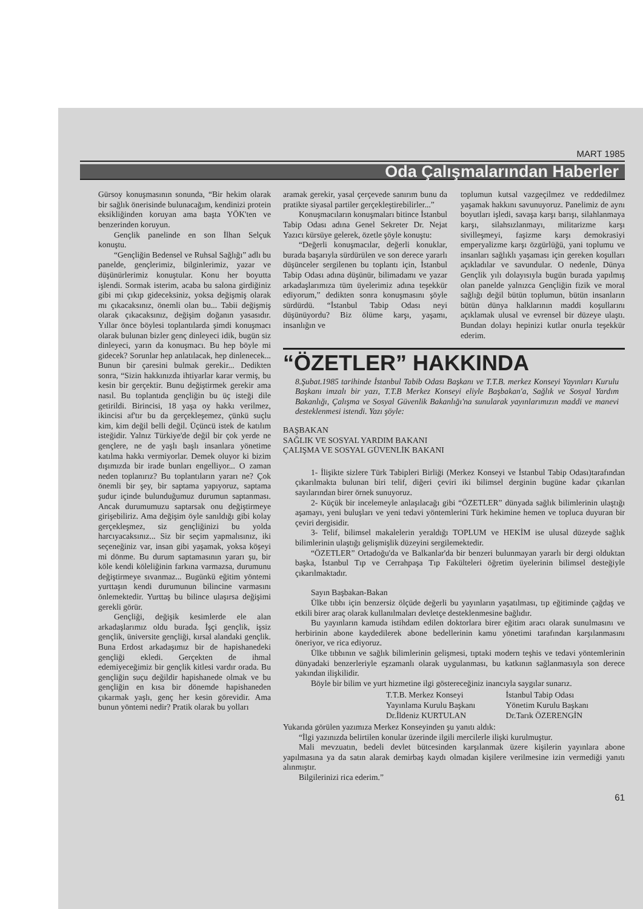MART 1985
Oda Çalışmalarından Haberler
Gürsoy konuşmasının sonunda, “Bir hekim olarak bir sağlık önerisinde bulunacağım, kendinizi protein eksikliğinden koruyan ama başta YÖK'ten ve benzerinden koruyun.
Gençlik panelinde en son İlhan Selçuk konuştu.
“Gençliğin Bedensel ve Ruhsal Sağlığı” adlı bu panelde, gençlerimiz, bilginlerimiz, yazar ve düşünürlerimiz konuştular. Konu her boyutta işlendi. Sormak isterim, acaba bu salona girdiğiniz gibi mi çıkıp gideceksiniz, yoksa değişmiş olarak mı çıkacaksınız, önemli olan bu... Tabii değişmiş olarak çıkacaksınız, değişim doğanın yasasıdır. Yıllar önce böylesi toplantılarda şimdi konuşmacı olarak bulunan bizler genç dinleyeci idik, bugün siz dinleyeci, yarın da konuşmacı. Bu hep böyle mi gidecek? Sorunlar hep anlatılacak, hep dinlenecek... Bunun bir çaresini bulmak gerekir... Dedikten sonra, “Sizin hakkınızda ihtiyarlar karar vermiş, bu kesin bir gerçektir. Bunu değiştirmek gerekir ama nasıl. Bu toplantıda gençliğin bu üç isteği dile getirildi. Birincisi, 18 yaşa oy hakkı verilmez, ikincisi af'tır bu da gerçekleşemez, çünkü suçlu kim, kim değil belli değil. Üçüncü istek de katılım isteğidir. Yalnız Türkiye'de değil bir çok yerde ne gençlere, ne de yaşlı başlı insanlara yönetime katılma hakkı vermiyorlar. Demek oluyor ki bizim dışımızda bir irade bunları engelliyor... O zaman neden toplanırız? Bu toplantıların yararı ne? Çok önemli bir şey, bir saptama yapıyoruz, saptama şudur içinde bulunduğumuz durumun saptanması. Ancak durumumuzu saptarsak onu değiştirmeye girişebiliriz. Ama değişim öyle sanıldığı gibi kolay gerçekleşmez, siz gençliğinizi bu yolda harcıyacaksınız... Siz bir seçim yapmalısınız, iki seçeneğiniz var, insan gibi yaşamak, yoksa köşeyi mi dönme. Bu durum saptamasının yararı şu, bir köle kendi köleliğinin farkına varmazsa, durumunu değiştirmeye sıvanmaz... Bugünkü eğitim yöntemi yurttaşın kendi durumunun bilincine varmasını önlemektedir. Yurttaş bu bilince ulaşırsa değişimi gerekli görür.
Gençliği, değişik kesimlerde ele alan arkadaşlarımız oldu burada. İşçi gençlik, işsiz gençlik, üniversite gençliği, kırsal alandaki gençlik. Buna Erdost arkadaşımız bir de hapishanedeki gençliği ekledi. Gerçekten de ihmal edemiyeceğimiz bir gençlik kitlesi vardır orada. Bu gençliğin suçu değildir hapishanede olmak ve bu gençliğin en kısa bir dönemde hapishaneden çıkarmak yaşlı, genç her kesin görevidir. Ama bunun yöntemi nedir? Pratik olarak bu yolları
aramak gerekir, yasal çerçevede sanırım bunu da pratikte siyasal partiler gerçekleştirebilirler...”
Konuşmacıların konuşmaları bitince İstanbul Tabip Odası adına Genel Sekreter Dr. Nejat Yazıcı kürsüye gelerek, özetle şöyle konuştu:
“Değerli konuşmacılar, değerli konuklar, burada başarıyla sürdürülen ve son derece yararlı düşünceler sergilenen bu toplantı için, İstanbul Tabip Odası adına düşünür, bilimadamı ve yazar arkadaşlarımıza tüm üyelerimiz adına teşekkür ediyorum,” dedikten sonra konuşmasını şöyle sürdürdü. “İstanbul Tabip Odası neyi düşünüyordu? Biz ölüme karşı, yaşamı, insanlığın ve
toplumun kutsal vazgeçilmez ve reddedilmez yaşamak hakkını savunuyoruz. Panelimiz de aynı boyutları işledi, savaşa karşı barışı, silahlanmaya karşı, silahsızlanmayı, militarizme karşı sivilleşmeyi, faşizme karşı demokrasiyi emperyalizme karşı özgürlüğü, yani toplumu ve insanları sağlıklı yaşaması için gereken koşulları açıkladılar ve savundular. O nedenle, Dünya Gençlik yılı dolayısıyla bugün burada yapılmış olan panelde yalnızca Gençliğin fizik ve moral sağlığı değil bütün toplumun, bütün insanların bütün dünya halklarının maddi koşullarını açıklamak ulusal ve evrensel bir düzeye ulaştı. Bundan dolayı hepinizi kutlar onurla teşekkür ederim.
“ÖZETLER” HAKKINDA
8.Şubat.1985 tarihinde İstanbul Tabib Odası Başkanı ve T.T.B. merkez Konseyi Yayınları Kurulu Başkanı imzalı bir yazı, T.T.B Merkez Konseyi eliyle Başbakan'a, Sağlık ve Sosyal Yardım Bakanlığı, Çalışma ve Sosyal Güvenlik Bakanlığı'na sunularak yayınlarımızın maddi ve manevi desteklenmesi istendi. Yazı şöyle:
BAŞBAKAN
SAĞLIK VE SOSYAL YARDIM BAKANI
ÇALIŞMA VE SOSYAL GÜVENLİK BAKANI
1- İlişikte sizlere Türk Tabipleri Birliği (Merkez Konseyi ve İstanbul Tabip Odası)tarafından çıkarılmakta bulunan biri telif, diğeri çeviri iki bilimsel derginin bugüne kadar çıkarılan sayılarından birer örnek sunuyoruz.
2- Küçük bir incelemeyle anlaşılacağı gibi “ÖZETLER” dünyada sağlık bilimlerinin ulaştığı aşamayı, yeni buluşları ve yeni tedavi yöntemlerini Türk hekimine hemen ve topluca duyuran bir çeviri dergisidir.
3- Telif, bilimsel makalelerin yeraldığı TOPLUM ve HEKİM ise ulusal düzeyde sağlık bilimlerinin ulaştığı gelişmişlik düzeyini sergilemektedir.
“ÖZETLER” Ortadoğu'da ve Balkanlar'da bir benzeri bulunmayan yararlı bir dergi olduktan başka, İstanbul Tıp ve Cerrahpaşa Tıp Fakülteleri öğretim üyelerinin bilimsel desteğiyle çıkarılmaktadır.
Sayın Başbakan-Bakan
Ülke tıbbı için benzersiz ölçüde değerli bu yayınların yaşatılması, tıp eğitiminde çağdaş ve etkili birer araç olarak kullanılmaları devletçe desteklenmesine bağlıdır.
Bu yayınların kamuda istihdam edilen doktorlara birer eğitim aracı olarak sunulmasını ve herbirinin abone kaydedilerek abone bedellerinin kamu yönetimi tarafından karşılanmasını öneriyor, ve rica ediyoruz.
Ülke tıbbının ve sağlık bilimlerinin gelişmesi, tıptaki modern teşhis ve tedavi yöntemlerinin dünyadaki benzerleriyle eşzamanlı olarak uygulanması, bu katkının sağlanmasıyla son derece yakından ilişkilidir.
Böyle bir bilim ve yurt hizmetine ilgi göstereceğiniz inancıyla saygılar sunarız.
T.T.B. Merkez Konseyi
Yayınlama Kurulu Başkanı
Dr.İldeniz KURTULAN
İstanbul Tabip Odası
Yönetim Kurulu Başkanı
Dr.Tarık ÖZERENGİN
Yukarıda görülen yazımıza Merkez Konseyinden şu yanıtı aldık:
“İlgi yazınızda belirtilen konular üzerinde ilgili mercilerle ilişki kurulmuştur.
Mali mevzuatın, bedeli devlet bütcesinden karşılanmak üzere kişilerin yayınlara abone yapılmasına ya da satın alarak demirbaş kaydı olmadan kişilere verilmesine izin vermediği yanıtı alınmıştır.
Bilgilerinizi rica ederim.”
61